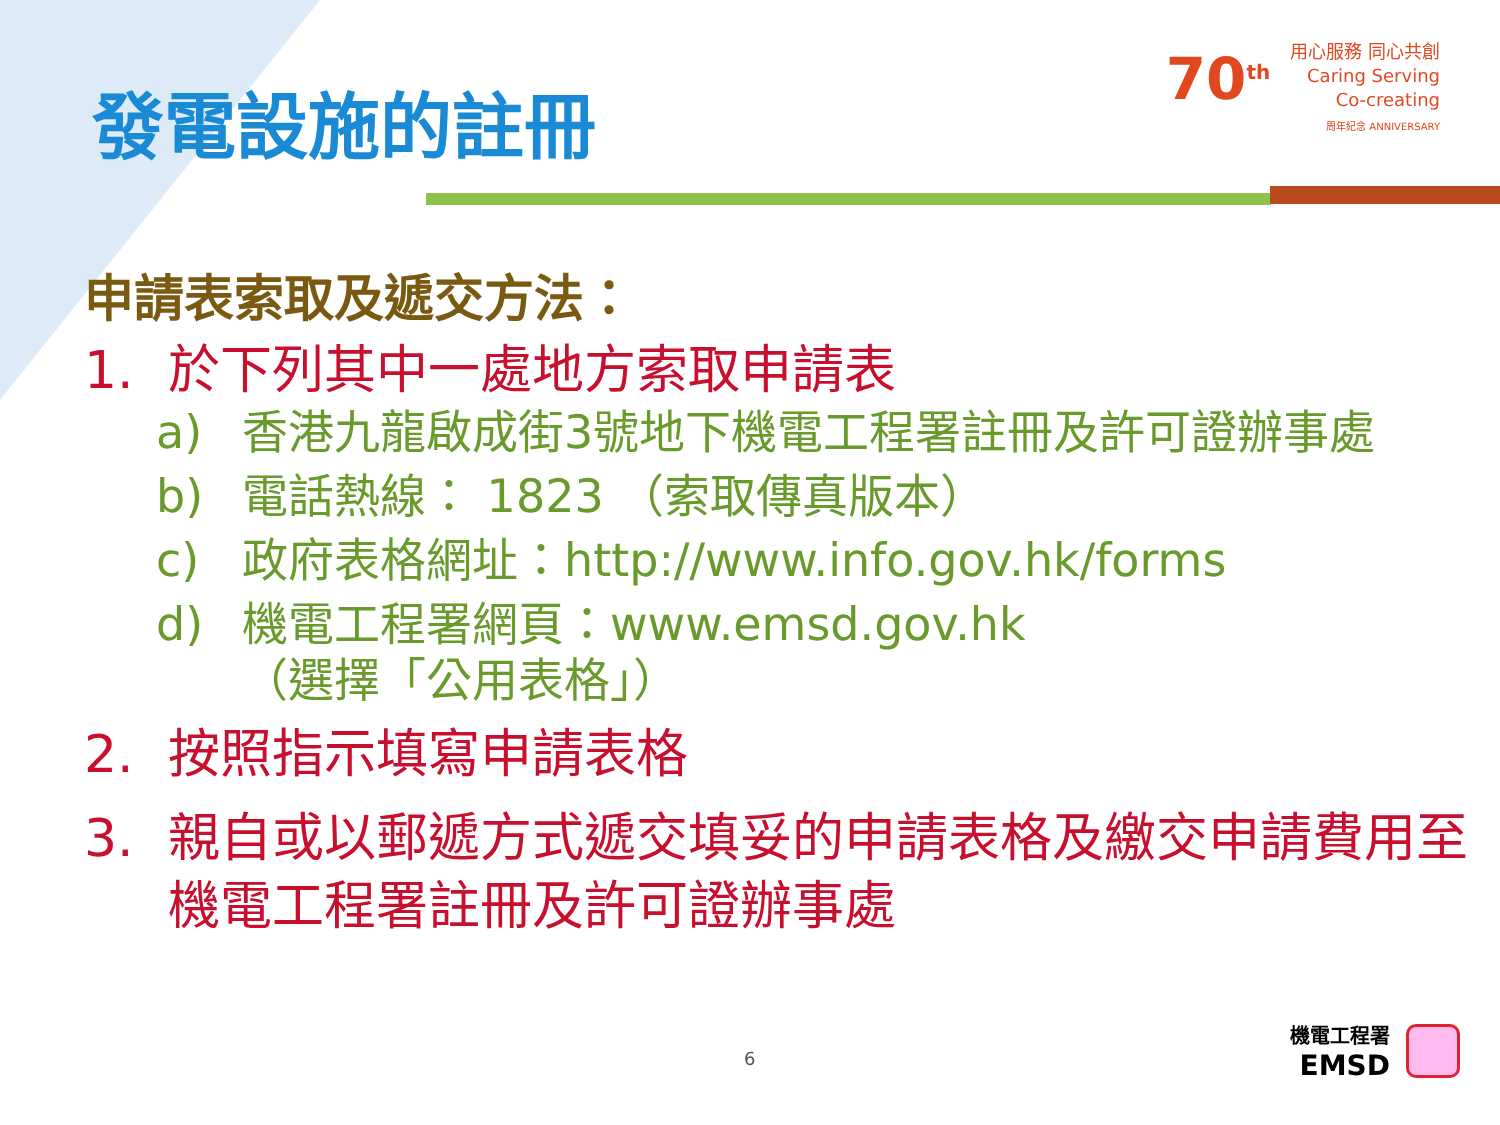發電設施的註冊
70<sup>th</sup> 用心服務 同心共創
Caring Serving Co-creating
周年紀念 ANNIVERSARY
申請表索取及遞交方法：
1. 於下列其中一處地方索取申請表
a) 香港九龍啟成街3號地下機電工程署註冊及許可證辦事處
b) 電話熱線： 1823 （索取傳真版本）
c) 政府表格網址：http://www.info.gov.hk/forms
d) 機電工程署網頁：www.emsd.gov.hk
（選擇「公用表格」）
2. 按照指示填寫申請表格
3. 親自或以郵遞方式遞交填妥的申請表格及繳交申請費用至機電工程署註冊及許可證辦事處
6
機電工程署
EMSD